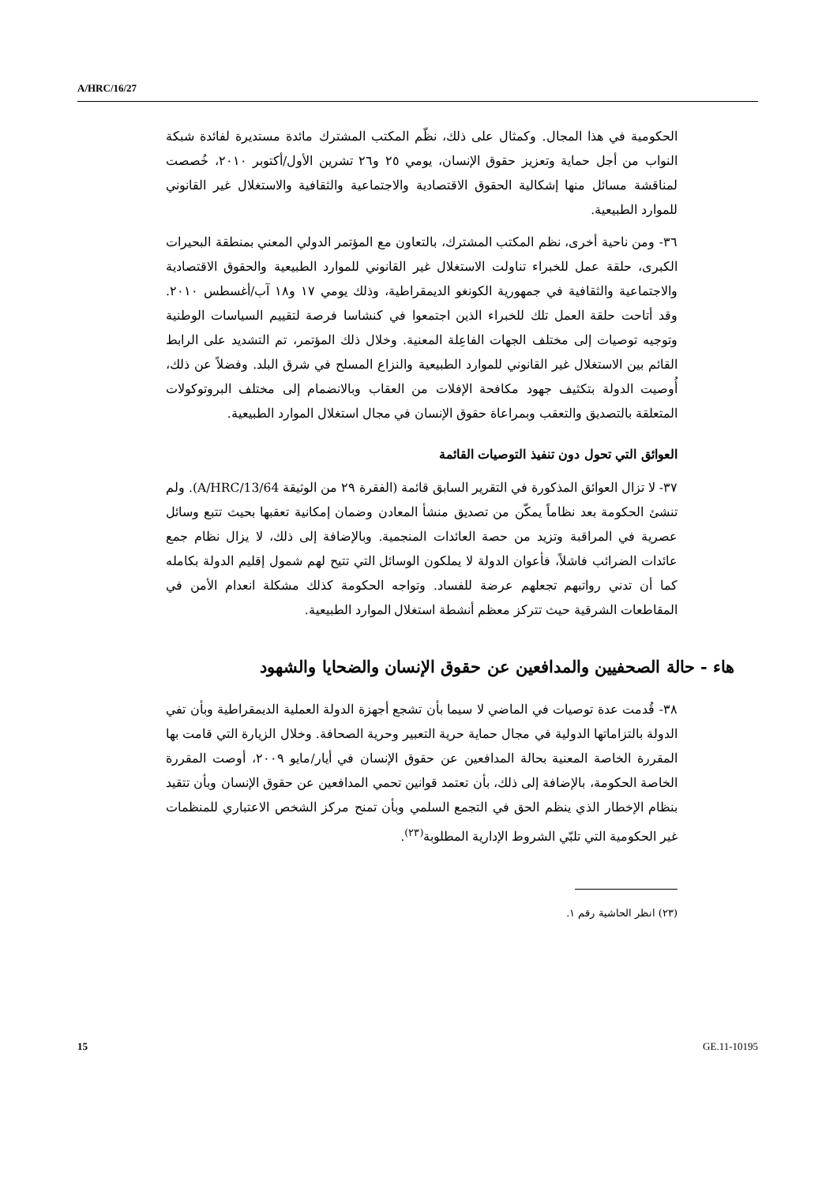A/HRC/16/27
الحكومية في هذا المجال. وكمثال على ذلك، نظّم المكتب المشترك مائدة مستديرة لفائدة شبكة النواب من أجل حماية وتعزيز حقوق الإنسان، يومي ٢٥ و٢٦ تشرين الأول/أكتوبر ٢٠١٠، خُصصت لمناقشة مسائل منها إشكالية الحقوق الاقتصادية والاجتماعية والثقافية والاستغلال غير القانوني للموارد الطبيعية.
٣٦- ومن ناحية أخرى، نظم المكتب المشترك، بالتعاون مع المؤتمر الدولي المعني بمنطقة البحيرات الكبرى، حلقة عمل للخبراء تناولت الاستغلال غير القانوني للموارد الطبيعية والحقوق الاقتصادية والاجتماعية والثقافية في جمهورية الكونغو الديمقراطية، وذلك يومي ١٧ و١٨ آب/أغسطس ٢٠١٠. وقد أتاحت حلقة العمل تلك للخبراء الذين اجتمعوا في كنشاسا فرصة لتقييم السياسات الوطنية وتوجيه توصيات إلى مختلف الجهات الفاعِلة المعنية. وخلال ذلك المؤتمر، تم التشديد على الرابط القائم بين الاستغلال غير القانوني للموارد الطبيعية والنزاع المسلح في شرق البلد. وفضلاً عن ذلك، أُوصيت الدولة بتكثيف جهود مكافحة الإفلات من العقاب وبالانضمام إلى مختلف البروتوكولات المتعلقة بالتصديق والتعقب وبمراعاة حقوق الإنسان في مجال استغلال الموارد الطبيعية.
العوائق التي تحول دون تنفيذ التوصيات القائمة
٣٧- لا تزال العوائق المذكورة في التقرير السابق قائمة (الفقرة ٢٩ من الوثيقة A/HRC/13/64). ولم تنشئ الحكومة بعد نظاماً يمكّن من تصديق منشأ المعادن وضمان إمكانية تعقبها بحيث تتبع وسائل عصرية في المراقبة وتزيد من حصة العائدات المنجمية. وبالإضافة إلى ذلك، لا يزال نظام جمع عائدات الضرائب فاشلاً، فأعوان الدولة لا يملكون الوسائل التي تتيح لهم شمول إقليم الدولة بكامله كما أن تدني رواتبهم تجعلهم عرضة للفساد. وتواجه الحكومة كذلك مشكلة انعدام الأمن في المقاطعات الشرقية حيث تتركز معظم أنشطة استغلال الموارد الطبيعية.
هاء - حالة الصحفيين والمدافعين عن حقوق الإنسان والضحايا والشهود
٣٨- قُدمت عدة توصيات في الماضي لا سيما بأن تشجع أجهزة الدولة العملية الديمقراطية وبأن تفي الدولة بالتزاماتها الدولية في مجال حماية حرية التعبير وحرية الصحافة. وخلال الزيارة التي قامت بها المقررة الخاصة المعنية بحالة المدافعين عن حقوق الإنسان في أيار/مايو ٢٠٠٩، أوصت المقررة الخاصة الحكومة، بالإضافة إلى ذلك، بأن تعتمد قوانين تحمي المدافعين عن حقوق الإنسان وبأن تتقيد بنظام الإخطار الذي ينظم الحق في التجمع السلمي وبأن تمنح مركز الشخص الاعتباري للمنظمات غير الحكومية التي تلبّي الشروط الإدارية المطلوبة<sup>(٢٣)</sup>.
(٢٣) انظر الحاشية رقم ١.
15 GE.11-10195